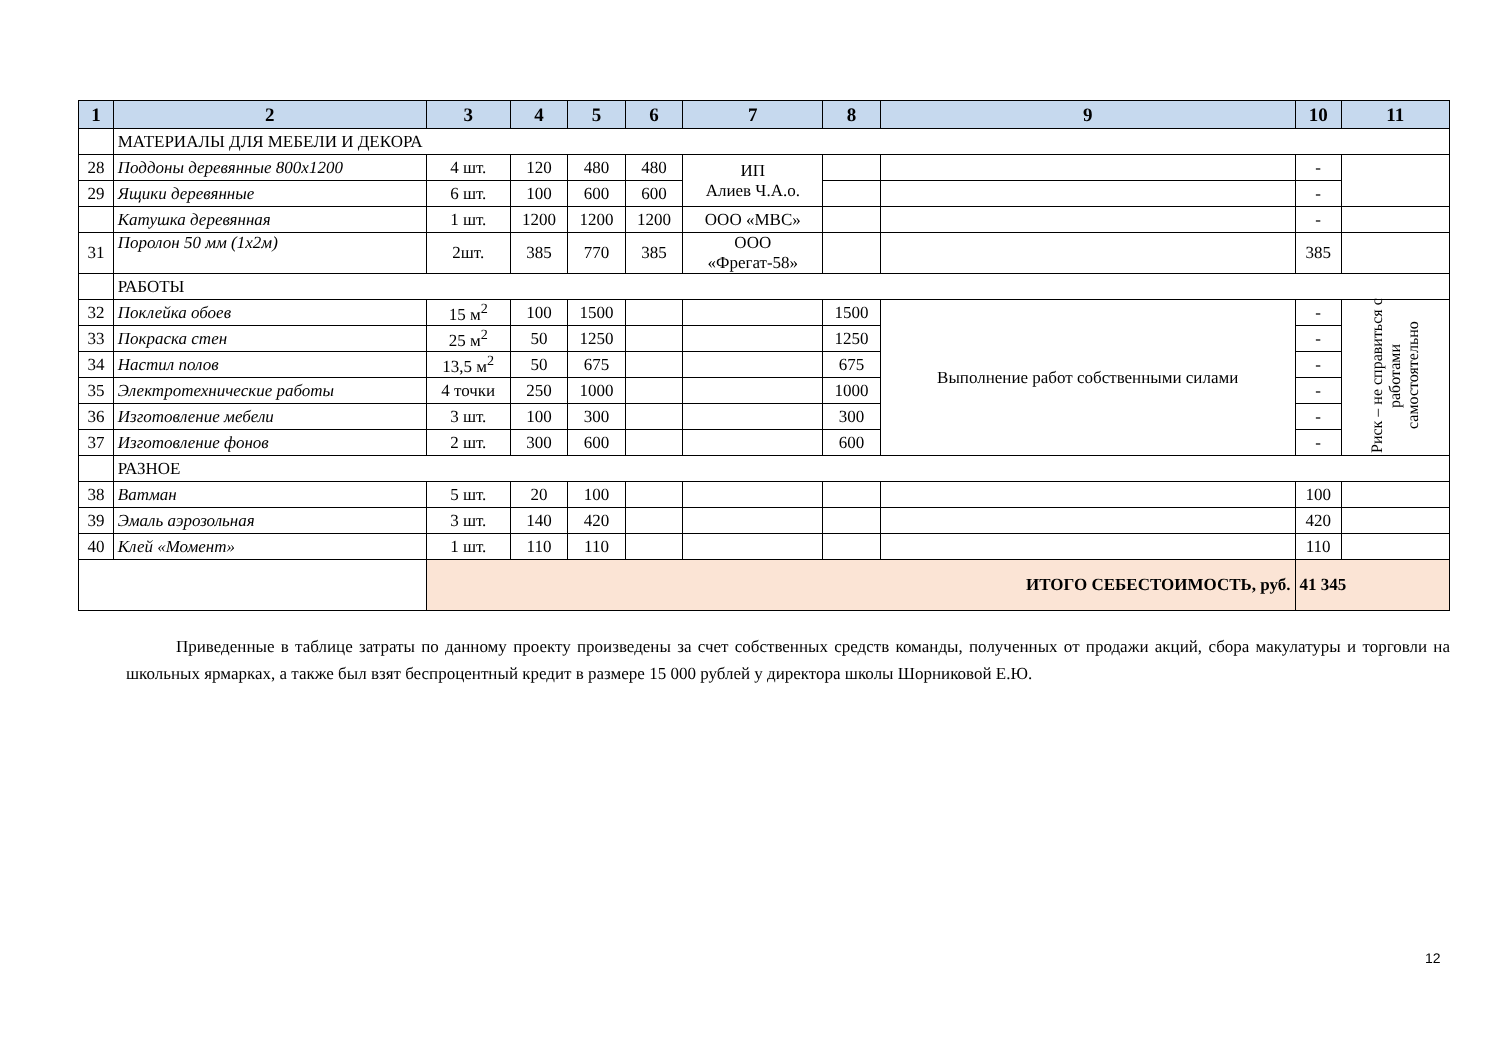| 1 | 2 | 3 | 4 | 5 | 6 | 7 | 8 | 9 | 10 | 11 |
| --- | --- | --- | --- | --- | --- | --- | --- | --- | --- | --- |
| | МАТЕРИАЛЫ ДЛЯ МЕБЕЛИ И ДЕКОРА | | | | | | | | | |
| 28 | Поддоны деревянные 800х1200 | 4 шт. | 120 | 480 | 480 | ИП Алиев Ч.А.о. | | | - | |
| 29 | Ящики деревянные | 6 шт. | 100 | 600 | 600 | | | | - | |
| | Катушка деревянная | 1 шт. | 1200 | 1200 | 1200 | ООО «МВС» | | | - | |
| 31 | Поролон 50 мм (1х2м) | 2шт. | 385 | 770 | 385 | ООО «Фрегат-58» | | | 385 | |
| | РАБОТЫ | | | | | | | | | |
| 32 | Поклейка обоев | 15 м<sup>2</sup> | 100 | 1500 | | | 1500 | Выполнение работ собственными силами | - | Риск – не справиться с работами самостоятельно |
| 33 | Покраска стен | 25 м<sup>2</sup> | 50 | 1250 | | | 1250 | | - | |
| 34 | Настил полов | 13,5 м<sup>2</sup> | 50 | 675 | | | 675 | | - | |
| 35 | Электротехнические работы | 4 точки | 250 | 1000 | | | 1000 | | - | |
| 36 | Изготовление мебели | 3 шт. | 100 | 300 | | | 300 | | - | |
| 37 | Изготовление фонов | 2 шт. | 300 | 600 | | | 600 | | - | |
| | РАЗНОЕ | | | | | | | | | |
| 38 | Ватман | 5 шт. | 20 | 100 | | | | | 100 | |
| 39 | Эмаль аэрозольная | 3 шт. | 140 | 420 | | | | | 420 | |
| 40 | Клей «Момент» | 1 шт. | 110 | 110 | | | | | 110 | |
| | | ИТОГО СЕБЕСТОИМОСТЬ, руб. | | | | | | | 41 345 | |
Приведенные в таблице затраты по данному проекту произведены за счет собственных средств команды, полученных от продажи акций, сбора макулатуры и торговли на школьных ярмарках, а также был взят беспроцентный кредит в размере 15 000 рублей у директора школы Шорниковой Е.Ю.
12